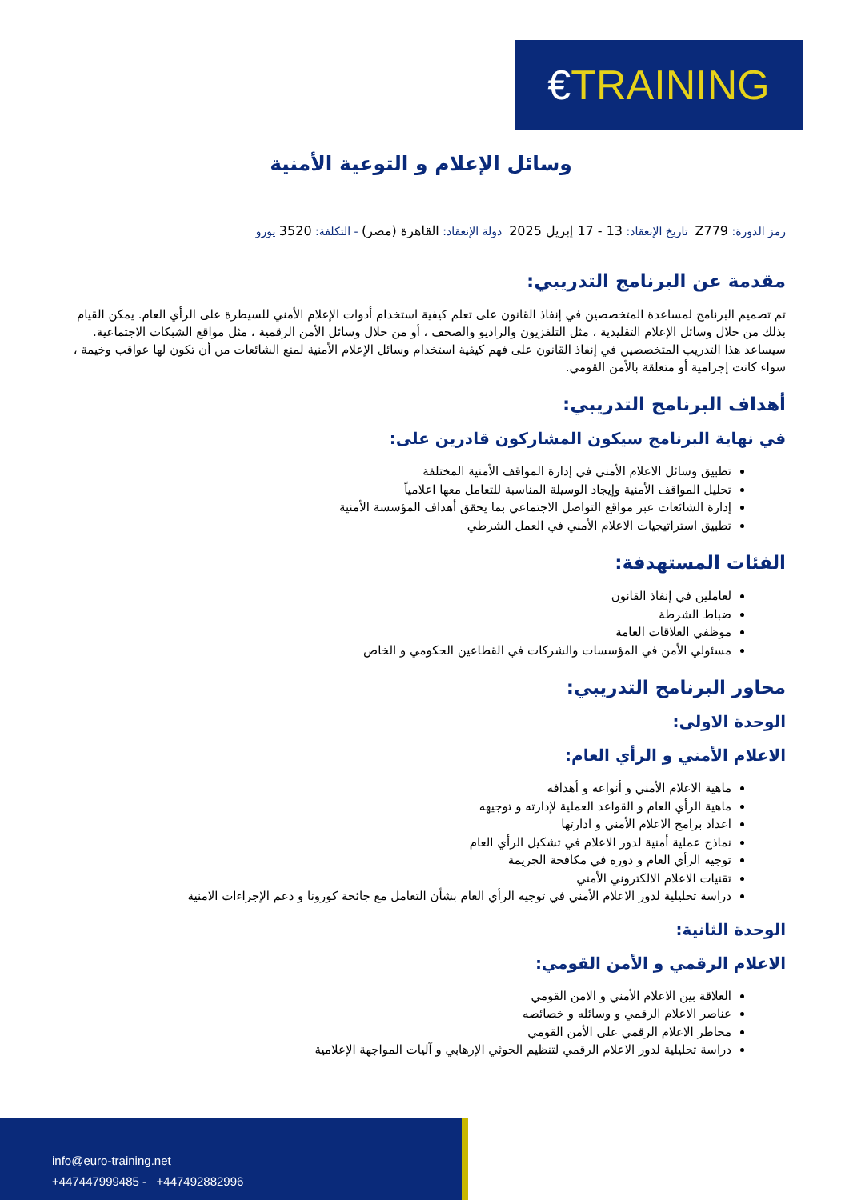€ TRAINING
وسائل الإعلام و التوعية الأمنية
رمز الدورة: Z779 تاريخ الإنعقاد: 13 - 17 إبريل 2025 دولة الإنعقاد: القاهرة (مصر) - التكلفة: 3520 يورو
مقدمة عن البرنامج التدريبي:
تم تصميم البرنامج لمساعدة المتخصصين في إنفاذ القانون على تعلم كيفية استخدام أدوات الإعلام الأمني للسيطرة على الرأي العام. يمكن القيام بذلك من خلال وسائل الإعلام التقليدية ، مثل التلفزيون والراديو والصحف ، أو من خلال وسائل الأمن الرقمية ، مثل مواقع الشبكات الاجتماعية. سيساعد هذا التدريب المتخصصين في إنفاذ القانون على فهم كيفية استخدام وسائل الإعلام الأمنية لمنع الشائعات من أن تكون لها عواقب وخيمة ، سواء كانت إجرامية أو متعلقة بالأمن القومي.
أهداف البرنامج التدريبي:
في نهاية البرنامج سيكون المشاركون قادرين على:
تطبيق وسائل الاعلام الأمني في إدارة المواقف الأمنية المختلفة
تحليل المواقف الأمنية وإيجاد الوسيلة المناسبة للتعامل معها اعلامياً
إدارة الشائعات عبر مواقع التواصل الاجتماعي بما يحقق أهداف المؤسسة الأمنية
تطبيق استراتيجيات الاعلام الأمني في العمل الشرطي
الفئات المستهدفة:
لعاملين في إنفاذ القانون
ضباط الشرطة
موظفي العلاقات العامة
مسئولي الأمن في المؤسسات والشركات في القطاعين الحكومي و الخاص
محاور البرنامج التدريبي:
الوحدة الاولى:
الاعلام الأمني و الرأي العام:
ماهية الاعلام الأمني و أنواعه و أهدافه
ماهية الرأي العام و القواعد العملية لإدارته و توجيهه
اعداد برامج الاعلام الأمني و ادارتها
نماذج عملية أمنية لدور الاعلام في تشكيل الرأي العام
توجيه الرأي العام و دوره في مكافحة الجريمة
تقنيات الاعلام الالكتروني الأمني
دراسة تحليلية لدور الاعلام الأمني في توجيه الرأي العام بشأن التعامل مع جائحة كورونا و دعم الإجراءات الامنية
الوحدة الثانية:
الاعلام الرقمي و الأمن القومي:
العلاقة بين الاعلام الأمني و الامن القومي
عناصر الاعلام الرقمي و وسائله و خصائصه
مخاطر الاعلام الرقمي على الأمن القومي
دراسة تحليلية لدور الاعلام الرقمي لتنظيم الحوثي الإرهابي و آليات المواجهة الإعلامية
info@euro-training.net
+447447999485 - +447492882996